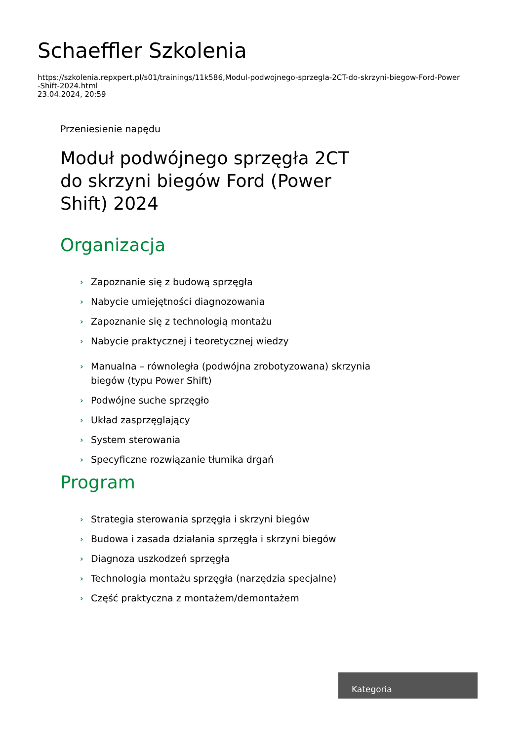Schaeffler Szkolenia
https://szkolenia.repxpert.pl/s01/trainings/11k586,Modul-podwojnego-sprzegla-2CT-do-skrzyni-biegow-Ford-Power
-Shift-2024.html
23.04.2024, 20:59
Przeniesienie napędu
Moduł podwójnego sprzęgła 2CT do skrzyni biegów Ford (Power Shift) 2024
Organizacja
› Zapoznanie się z budową sprzęgła
› Nabycie umiejętności diagnozowania
› Zapoznanie się z technologią montażu
› Nabycie praktycznej i teoretycznej wiedzy
› Manualna – równoległa (podwójna zrobotyzowana) skrzynia biegów (typu Power Shift)
› Podwójne suche sprzęgło
› Układ zasprzęglający
› System sterowania
› Specyficzne rozwiązanie tłumika drgań
Program
› Strategia sterowania sprzęgła i skrzyni biegów
› Budowa i zasada działania sprzęgła i skrzyni biegów
› Diagnoza uszkodzeń sprzęgła
› Technologia montażu sprzęgła (narzędzia specjalne)
› Część praktyczna z montażem/demontażem
Kategoria